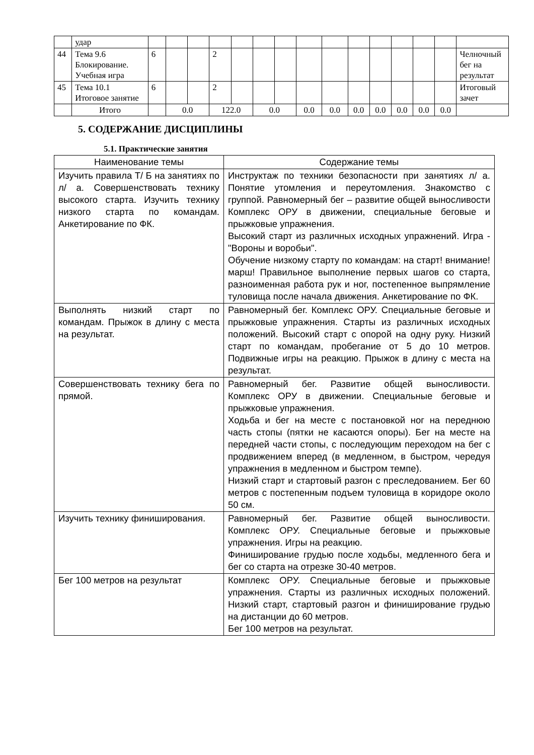| | удар | | | | | | | | | | | | | | | |
| 44 | Тема 9.6 Блокирование. Учебная игра | 6 | | | 2 | | | | | | | | | | | Челночный бег на результат |
| 45 | Тема 10.1 Итоговое занятие | 6 | | | 2 | | | | | | | | | | | Итоговый зачет |
| | Итого | | 0.0 | | 122.0 | | 0.0 | | 0.0 | 0.0 | 0.0 | 0.0 | 0.0 | 0.0 | 0.0 | |
5. СОДЕРЖАНИЕ ДИСЦИПЛИНЫ
5.1. Практические занятия
| Наименование темы | Содержание темы |
| --- | --- |
| Изучить правила Т/ Б на занятиях по л/ а. Совершенствовать технику высокого старта. Изучить технику низкого старта по командам. Анкетирование по ФК. | Инструктаж по техники безопасности при занятиях л/ а. Понятие утомления и переутомления. Знакомство с группой. Равномерный бег – развитие общей выносливости Комплекс ОРУ в движении, специальные беговые и прыжковые упражнения. Высокий старт из различных исходных упражнений. Игра - "Вороны и воробьи". Обучение низкому старту по командам: на старт! внимание! марш! Правильное выполнение первых шагов со старта, разноименная работа рук и ног, постепенное выпрямление туловища после начала движения. Анкетирование по ФК. |
| Выполнять низкий старт по командам. Прыжок в длину с места на результат. | Равномерный бег. Комплекс ОРУ. Специальные беговые и прыжковые упражнения. Старты из различных исходных положений. Высокий старт с опорой на одну руку. Низкий старт по командам, пробегание от 5 до 10 метров. Подвижные игры на реакцию. Прыжок в длину с места на результат. |
| Совершенствовать технику бега по прямой. | Равномерный бег. Развитие общей выносливости. Комплекс ОРУ в движении. Специальные беговые и прыжковые упражнения. Ходьба и бег на месте с постановкой ног на переднюю часть стопы (пятки не касаются опоры). Бег на месте на передней части стопы, с последующим переходом на бег с продвижением вперед (в медленном, в быстром, чередуя упражнения в медленном и быстром темпе). Низкий старт и стартовый разгон с преследованием. Бег 60 метров с постепенным подъем туловища в коридоре около 50 см. |
| Изучить технику финиширования. | Равномерный бег. Развитие общей выносливости. Комплекс ОРУ. Специальные беговые и прыжковые упражнения. Игры на реакцию. Финиширование грудью после ходьбы, медленного бега и бег со старта на отрезке 30-40 метров. |
| Бег 100 метров на результат | Комплекс ОРУ. Специальные беговые и прыжковые упражнения. Старты из различных исходных положений. Низкий старт, стартовый разгон и финиширование грудью на дистанции до 60 метров. Бег 100 метров на результат. |